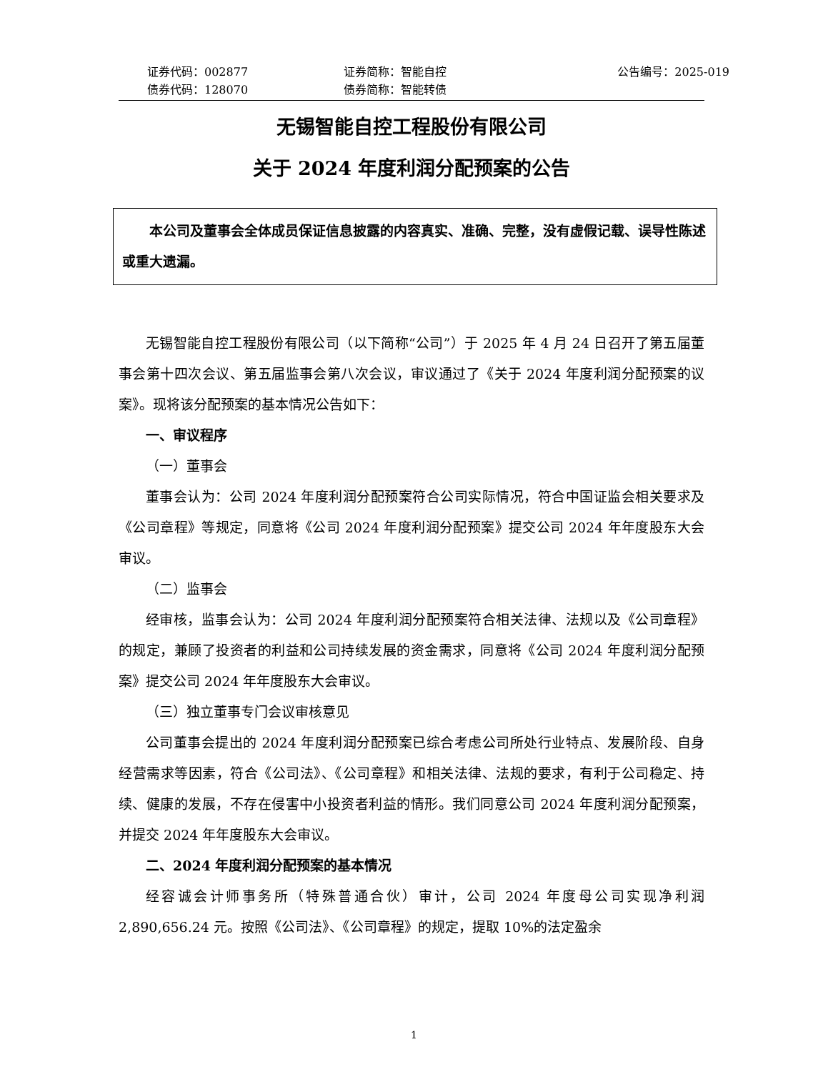证券代码：002877
证券简称：智能自控
公告编号：2025-019
债券代码：128070
债券简称：智能转债
无锡智能自控工程股份有限公司
关于 2024 年度利润分配预案的公告
本公司及董事会全体成员保证信息披露的内容真实、准确、完整，没有虚假记载、误导性陈述或重大遗漏。
无锡智能自控工程股份有限公司（以下简称“公司”）于 2025 年 4 月 24 日召开了第五届董事会第十四次会议、第五届监事会第八次会议，审议通过了《关于 2024 年度利润分配预案的议案》。现将该分配预案的基本情况公告如下：
一、审议程序
（一）董事会
董事会认为：公司 2024 年度利润分配预案符合公司实际情况，符合中国证监会相关要求及《公司章程》等规定，同意将《公司 2024 年度利润分配预案》提交公司 2024 年年度股东大会审议。
（二）监事会
经审核，监事会认为：公司 2024 年度利润分配预案符合相关法律、法规以及《公司章程》的规定，兼顾了投资者的利益和公司持续发展的资金需求，同意将《公司 2024 年度利润分配预案》提交公司 2024 年年度股东大会审议。
（三）独立董事专门会议审核意见
公司董事会提出的 2024 年度利润分配预案已综合考虑公司所处行业特点、发展阶段、自身经营需求等因素，符合《公司法》、《公司章程》和相关法律、法规的要求，有利于公司稳定、持续、健康的发展，不存在侵害中小投资者利益的情形。我们同意公司 2024 年度利润分配预案，并提交 2024 年年度股东大会审议。
二、2024 年度利润分配预案的基本情况
经容诚会计师事务所（特殊普通合伙）审计，公司 2024 年度母公司实现净利润 2,890,656.24 元。按照《公司法》、《公司章程》的规定，提取 10%的法定盈余
1